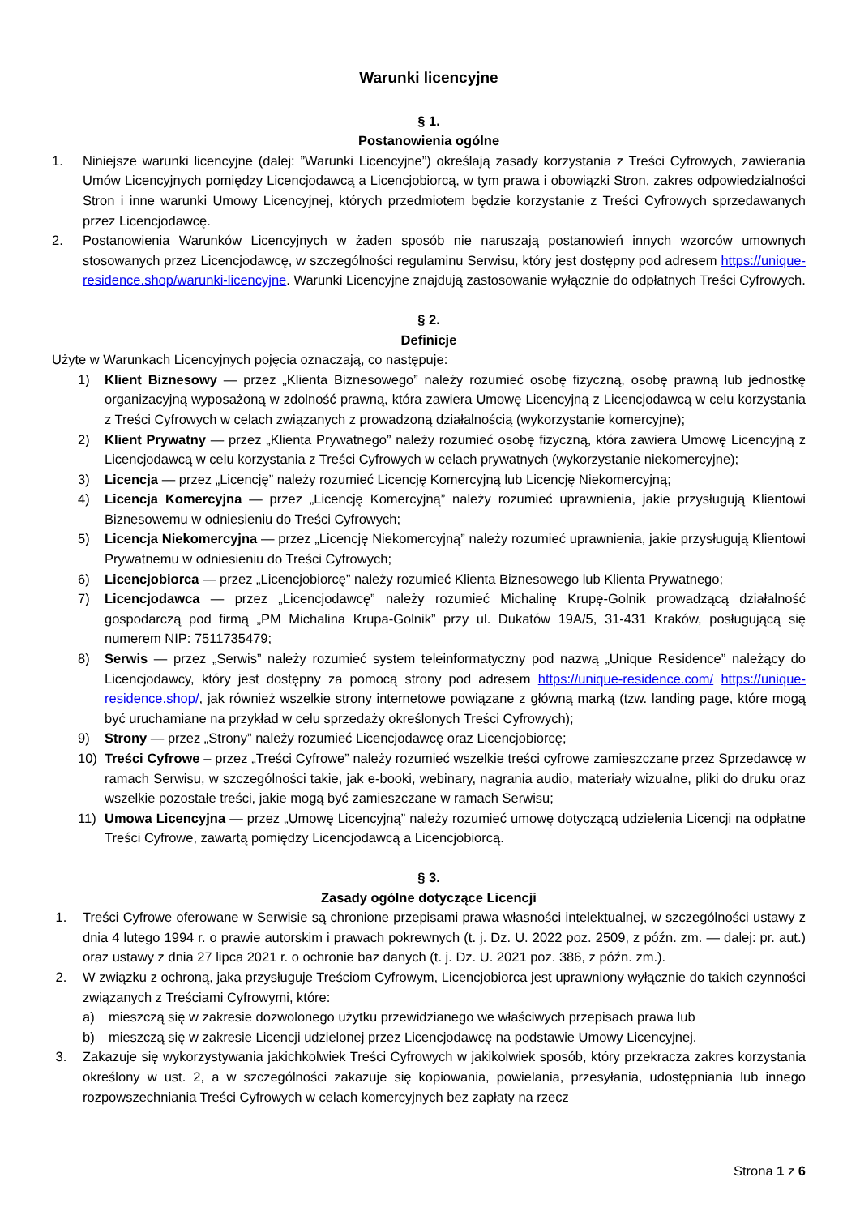Warunki licencyjne
§ 1.
Postanowienia ogólne
1. Niniejsze warunki licencyjne (dalej: ”Warunki Licencyjne”) określają zasady korzystania z Treści Cyfrowych, zawierania Umów Licencyjnych pomiędzy Licencjodawcą a Licencjobiorcą, w tym prawa i obowiązki Stron, zakres odpowiedzialności Stron i inne warunki Umowy Licencyjnej, których przedmiotem będzie korzystanie z Treści Cyfrowych sprzedawanych przez Licencjodawcę.
2. Postanowienia Warunków Licencyjnych w żaden sposób nie naruszają postanowień innych wzorców umownych stosowanych przez Licencjodawcę, w szczególności regulaminu Serwisu, który jest dostępny pod adresem https://unique-residence.shop/warunki-licencyjne. Warunki Licencyjne znajdują zastosowanie wyłącznie do odpłatnych Treści Cyfrowych.
§ 2.
Definicje
Użyte w Warunkach Licencyjnych pojęcia oznaczają, co następuje:
1) Klient Biznesowy — przez „Klienta Biznesowego” należy rozumieć osobę fizyczną, osobę prawną lub jednostkę organizacyjną wyposażoną w zdolność prawną, która zawiera Umowę Licencyjną z Licencjodawcą w celu korzystania z Treści Cyfrowych w celach związanych z prowadzoną działalnością (wykorzystanie komercyjne);
2) Klient Prywatny — przez „Klienta Prywatnego” należy rozumieć osobę fizyczną, która zawiera Umowę Licencyjną z Licencjodawcą w celu korzystania z Treści Cyfrowych w celach prywatnych (wykorzystanie niekomercyjne);
3) Licencja — przez „Licencję” należy rozumieć Licencję Komercyjną lub Licencję Niekomercyjną;
4) Licencja Komercyjna — przez „Licencję Komercyjną” należy rozumieć uprawnienia, jakie przysługują Klientowi Biznesowemu w odniesieniu do Treści Cyfrowych;
5) Licencja Niekomercyjna — przez „Licencję Niekomercyjną” należy rozumieć uprawnienia, jakie przysługują Klientowi Prywatnemu w odniesieniu do Treści Cyfrowych;
6) Licencjobiorca — przez „Licencjobiorcę” należy rozumieć Klienta Biznesowego lub Klienta Prywatnego;
7) Licencjodawca — przez „Licencjodawcę” należy rozumieć Michalinę Krupę-Golnik prowadzącą działalność gospodarczą pod firmą „PM Michalina Krupa-Golnik” przy ul. Dukatów 19A/5, 31-431 Kraków, posługującą się numerem NIP: 7511735479;
8) Serwis — przez „Serwis” należy rozumieć system teleinformatyczny pod nazwą „Unique Residence” należący do Licencjodawcy, który jest dostępny za pomocą strony pod adresem https://unique-residence.com/ https://unique-residence.shop/, jak również wszelkie strony internetowe powiązane z główną marką (tzw. landing page, które mogą być uruchamiane na przykład w celu sprzedaży określonych Treści Cyfrowych);
9) Strony — przez „Strony” należy rozumieć Licencjodawcę oraz Licencjobiorcę;
10) Treści Cyfrowe – przez „Treści Cyfrowe” należy rozumieć wszelkie treści cyfrowe zamieszczane przez Sprzedawcę w ramach Serwisu, w szczególności takie, jak e-booki, webinary, nagrania audio, materiały wizualne, pliki do druku oraz wszelkie pozostałe treści, jakie mogą być zamieszczane w ramach Serwisu;
11) Umowa Licencyjna — przez „Umowę Licencyjną” należy rozumieć umowę dotyczącą udzielenia Licencji na odpłatne Treści Cyfrowe, zawartą pomiędzy Licencjodawcą a Licencjobiorcą.
§ 3.
Zasady ogólne dotyczące Licencji
1. Treści Cyfrowe oferowane w Serwisie są chronione przepisami prawa własności intelektualnej, w szczególności ustawy z dnia 4 lutego 1994 r. o prawie autorskim i prawach pokrewnych (t. j. Dz. U. 2022 poz. 2509, z późn. zm. — dalej: pr. aut.) oraz ustawy z dnia 27 lipca 2021 r. o ochronie baz danych (t. j. Dz. U. 2021 poz. 386, z późn. zm.).
2. W związku z ochroną, jaka przysługuje Treściom Cyfrowym, Licencjobiorca jest uprawniony wyłącznie do takich czynności związanych z Treściami Cyfrowymi, które:
a) mieszczą się w zakresie dozwolonego użytku przewidzianego we właściwych przepisach prawa lub
b) mieszczą się w zakresie Licencji udzielonej przez Licencjodawcę na podstawie Umowy Licencyjnej.
3. Zakazuje się wykorzystywania jakichkolwiek Treści Cyfrowych w jakikolwiek sposób, który przekracza zakres korzystania określony w ust. 2, a w szczególności zakazuje się kopiowania, powielania, przesyłania, udostępniania lub innego rozpowszechniania Treści Cyfrowych w celach komercyjnych bez zapłaty na rzecz
Strona 1 z 6